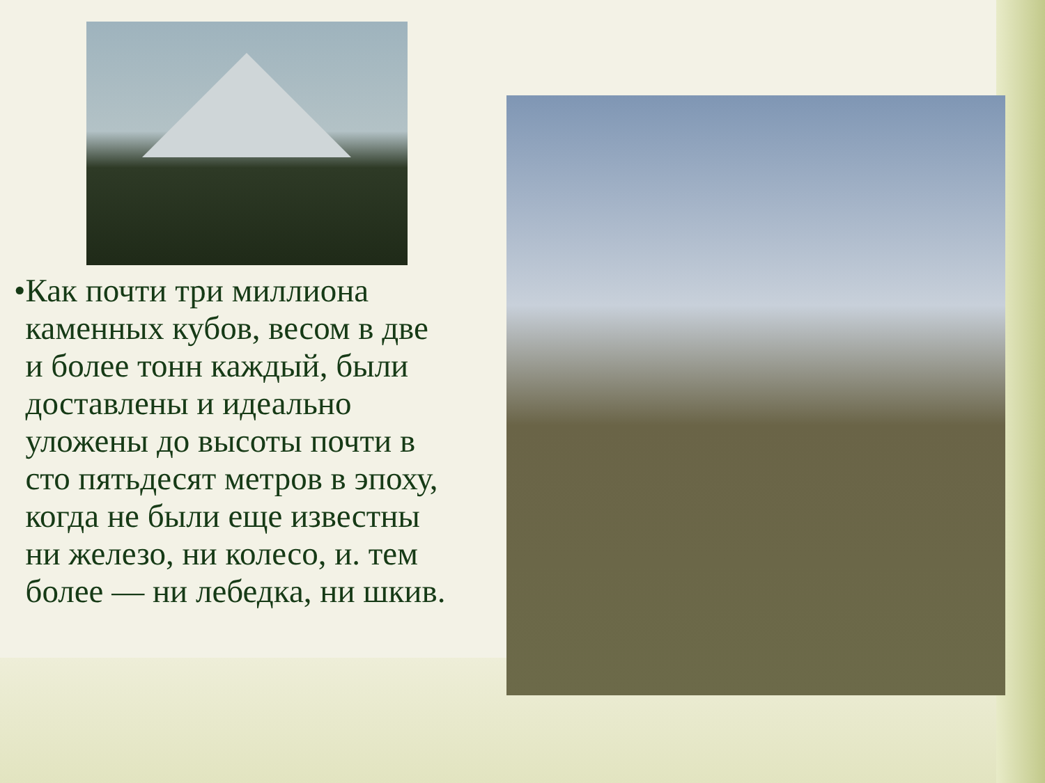• Как почти три миллиона каменных кубов, весом в две и более тонн каждый, были доставлены и идеально уложены до высоты почти в сто пятьдесят метров в эпоху, когда не были еще известны ни железо, ни колесо, и. тем более — ни лебедка, ни шкив.